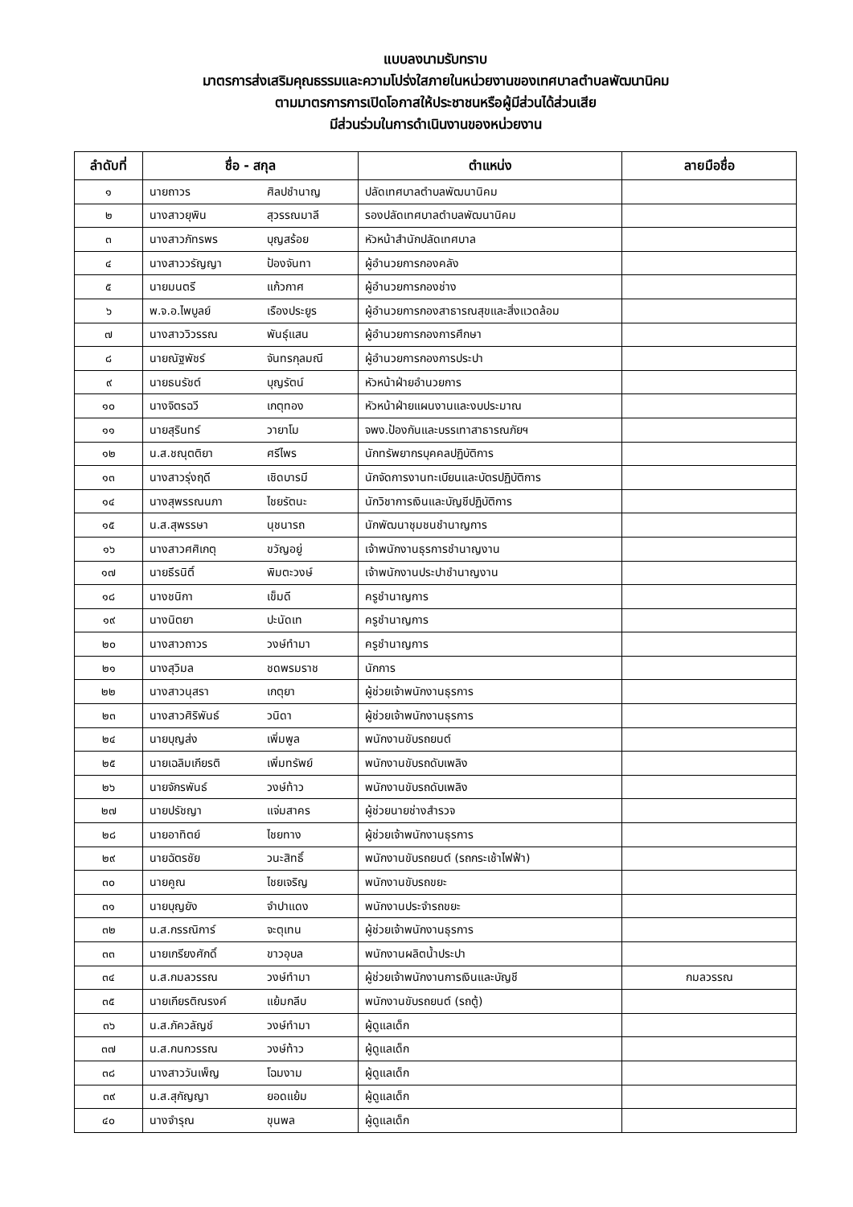แบบลงนามรับทราบ
มาตรการส่งเสริมคุณธรรมและความโปร่งใสภายในหน่วยงานของเทศบาลตำบลพัฒนานิคม
ตามมาตรการการเปิดโอกาสให้ประชาชนหรือผู้มีส่วนได้ส่วนเสีย
มีส่วนร่วมในการดำเนินงานของหน่วยงาน
| ลำดับที่ | ชื่อ - สกุล | | ตำแหน่ง | ลายมือชื่อ |
| --- | --- | --- | --- | --- |
| ๑ | นายถาวร | ศิลปชำนาญ | ปลัดเทศบาลตำบลพัฒนานิคม | |
| ๒ | นางสาวยุพิน | สุวรรณมาลี | รองปลัดเทศบาลตำบลพัฒนานิคม | |
| ๓ | นางสาวภัทรพร | บุญสร้อย | หัวหน้าสำนักปลัดเทศบาล | |
| ๔ | นางสาววรัญญา | ป้องจันทา | ผู้อำนวยการกองคลัง | |
| ๕ | นายมนตรี | แก้วกาศ | ผู้อำนวยการกองช่าง | |
| ๖ | พ.จ.อ.ไพบูลย์ | เรืองประยูร | ผู้อำนวยการกองสาธารณสุขและสิ่งแวดล้อม | |
| ๗ | นางสาววิวรรณ | พันธุ์แสน | ผู้อำนวยการกองการศึกษา | |
| ๘ | นายณัฐพัชร์ | จันทรกุลมณี | ผู้อำนวยการกองการประปา | |
| ๙ | นายธนรัชต์ | บุญรัตน์ | หัวหน้าฝ่ายอำนวยการ | |
| ๑๐ | นางจิตรฉวี | เกตุทอง | หัวหน้าฝ่ายแผนงานและงบประมาณ | |
| ๑๑ | นายสุรินทร์ | วายาโม | จพง.ป้องกันและบรรเทาสาธารณภัยฯ | |
| ๑๒ | น.ส.ชณุตติยา | ศรีไพร | นักทรัพยากรบุคคลปฏิบัติการ | |
| ๑๓ | นางสาวรุ่งฤดี | เชิดบารมี | นักจัดการงานทะเบียนและบัตรปฏิบัติการ | |
| ๑๔ | นางสุพรรณนภา | ไชยรัตนะ | นักวิชาการเงินและบัญชีปฏิบัติการ | |
| ๑๕ | น.ส.สุพรรษา | นุชนารถ | นักพัฒนาชุมชนชำนาญการ | |
| ๑๖ | นางสาวศศิเกตุ | ขวัญอยู่ | เจ้าพนักงานธุรการชำนาญงาน | |
| ๑๗ | นายธีรนิติ์ | พิมตะวงษ์ | เจ้าพนักงานประปาชำนาญงาน | |
| ๑๘ | นางชนิกา | เข็มดี | ครูชำนาญการ | |
| ๑๙ | นางนิตยา | ปะนัดเท | ครูชำนาญการ | |
| ๒๐ | นางสาวถาวร | วงษ์ทำมา | ครูชำนาญการ | |
| ๒๑ | นางสุวิมล | ชดพรมราช | นักการ | |
| ๒๒ | นางสาวนุสรา | เกตุยา | ผู้ช่วยเจ้าพนักงานธุรการ | |
| ๒๓ | นางสาวศิริพันธ์ | วนิดา | ผู้ช่วยเจ้าพนักงานธุรการ | |
| ๒๔ | นายบุญส่ง | เพิ่มพูล | พนักงานขับรถยนต์ | |
| ๒๕ | นายเฉลิมเกียรติ | เพิ่มทรัพย์ | พนักงานขับรถดับเพลิง | |
| ๒๖ | นายจักรพันธ์ | วงษ์ท้าว | พนักงานขับรถดับเพลิง | |
| ๒๗ | นายปรัชญา | แจ่มสาคร | ผู้ช่วยนายช่างสำรวจ | |
| ๒๘ | นายอาทิตย์ | ไชยทาง | ผู้ช่วยเจ้าพนักงานธุรการ | |
| ๒๙ | นายฉัตรชัย | วนะสิทธิ์ | พนักงานขับรถยนต์ (รถกระเช้าไฟฟ้า) | |
| ๓๐ | นายคูณ | ไชยเจริญ | พนักงานขับรถขยะ | |
| ๓๑ | นายบุญยัง | จำปาแดง | พนักงานประจำรถขยะ | |
| ๓๒ | น.ส.กรรณิการ์ | จะตุเทน | ผู้ช่วยเจ้าพนักงานธุรการ | |
| ๓๓ | นายเกรียงศักดิ์ | ขาวอุบล | พนักงานผลิตน้ำประปา | |
| ๓๔ | น.ส.กมลวรรณ | วงษ์ทำมา | ผู้ช่วยเจ้าพนักงานการเงินและบัญชี | กมลวรรณ |
| ๓๕ | นายเกียรติณรงค์ | แย้มกลีบ | พนักงานขับรถยนต์ (รถตู้) | |
| ๓๖ | น.ส.ภัควลัญช์ | วงษ์ทำมา | ผู้ดูแลเด็ก | |
| ๓๗ | น.ส.กนกวรรณ | วงษ์ท้าว | ผู้ดูแลเด็ก | |
| ๓๘ | นางสาววันเพ็ญ | โฉมงาม | ผู้ดูแลเด็ก | |
| ๓๙ | น.ส.สุกัญญา | ยอดแย้ม | ผู้ดูแลเด็ก | |
| ๔๐ | นางจำรุณ | ขุนพล | ผู้ดูแลเด็ก | |